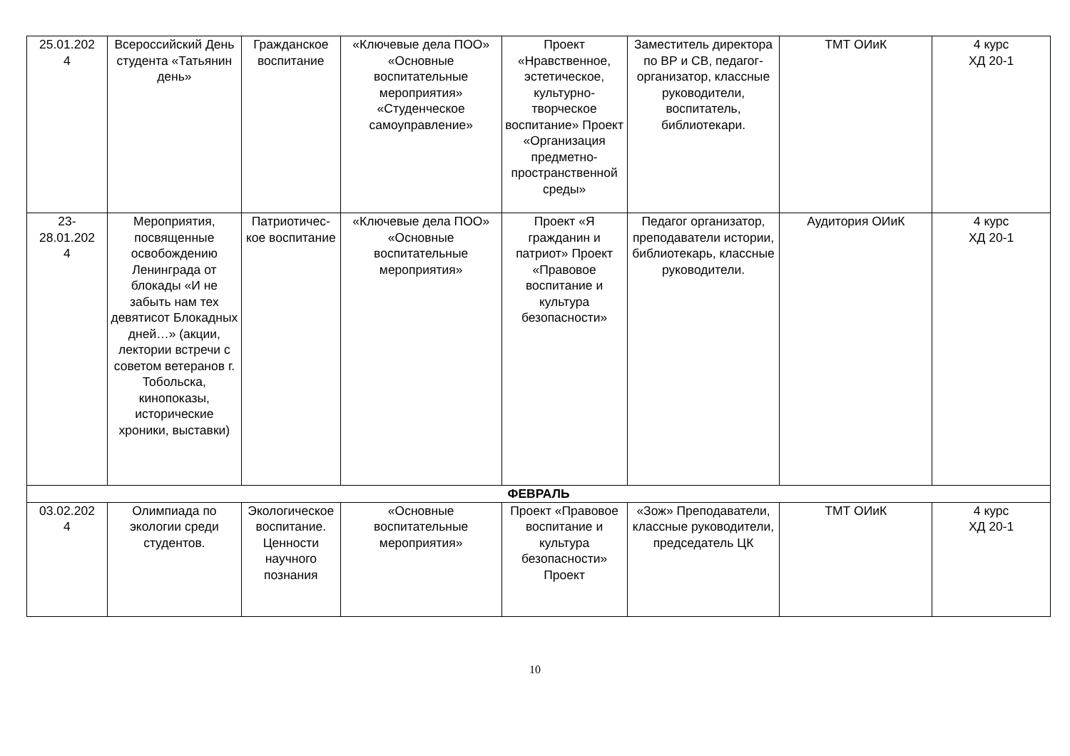| 25.01.202 4 | Всероссийский День студента «Татьянин день» | Гражданское воспитание | «Ключевые дела ПОО» «Основные воспитательные мероприятия» «Студенческое самоуправление» | Проект «Нравственное, эстетическое, культурно-творческое воспитание» Проект «Организация предметно-пространственной среды» | Заместитель директора по ВР и СВ, педагог-организатор, классные руководители, воспитатель, библиотекари. | ТМТ ОИиК | 4 курс ХД 20-1 |
| 23- 28.01.202 4 | Мероприятия, посвященные освобождению Ленинграда от блокады «И не забыть нам тех девятисот Блокадных дней…» (акции, лектории встречи с советом ветеранов г. Тобольска, кинопоказы, исторические хроники, выставки) | Патриотичес-кое воспитание | «Ключевые дела ПОО» «Основные воспитательные мероприятия» | Проект «Я гражданин и патриот» Проект «Правовое воспитание и культура безопасности» | Педагог организатор, преподаватели истории, библиотекарь, классные руководители. | Аудитория ОИиК | 4 курс ХД 20-1 |
| ФЕВРАЛЬ | | | | | | | |
| 03.02.202 4 | Олимпиада по экологии среди студентов. | Экологическое воспитание. Ценности научного познания | «Основные воспитательные мероприятия» | Проект «Правовое воспитание и культура безопасности» Проект | «Зож» Преподаватели, классные руководители, председатель ЦК | ТМТ ОИиК | 4 курс ХД 20-1 |
10